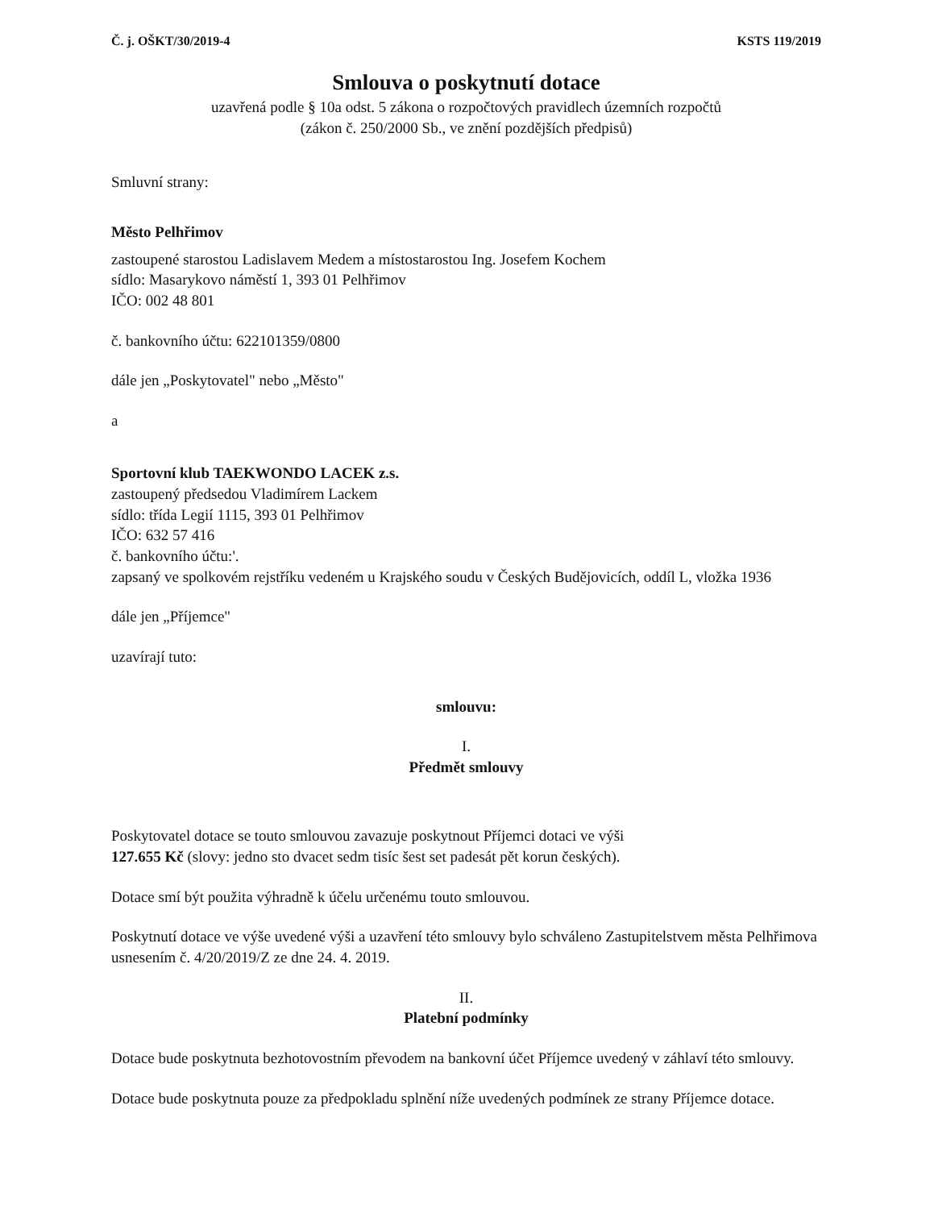Č. j. OŠKT/30/2019-4 KSTS 119/2019
Smlouva o poskytnutí dotace
uzavřená podle § 10a odst. 5 zákona o rozpočtových pravidlech územních rozpočtů
(zákon č. 250/2000 Sb., ve znění pozdějších předpisů)
Smluvní strany:
Město Pelhřimov
zastoupené starostou Ladislavem Medem a místostarostou Ing. Josefem Kochem
sídlo: Masarykovo náměstí 1, 393 01 Pelhřimov
IČO: 002 48 801
č. bankovního účtu: 622101359/0800
dále jen „Poskytovatel" nebo „Město"
a
Sportovní klub TAEKWONDO LACEK z.s.
zastoupený předsedou Vladimírem Lackem
sídlo: třída Legií 1115, 393 01 Pelhřimov
IČO: 632 57 416
č. bankovního účtu:'.
zapsaný ve spolkovém rejstříku vedeném u Krajského soudu v Českých Budějovicích, oddíl L, vložka 1936
dále jen „Příjemce"
uzavírají tuto:
smlouvu:
I.
Předmět smlouvy
Poskytovatel dotace se touto smlouvou zavazuje poskytnout Příjemci dotaci ve výši
127.655 Kč (slovy: jedno sto dvacet sedm tisíc šest set padesát pět korun českých).
Dotace smí být použita výhradně k účelu určenému touto smlouvou.
Poskytnutí dotace ve výše uvedené výši a uzavření této smlouvy bylo schváleno Zastupitelstvem města Pelhřimova usnesením č. 4/20/2019/Z ze dne 24. 4. 2019.
II.
Platební podmínky
Dotace bude poskytnuta bezhotovostním převodem na bankovní účet Příjemce uvedený v záhlaví této smlouvy.
Dotace bude poskytnuta pouze za předpokladu splnění níže uvedených podmínek ze strany Příjemce dotace.